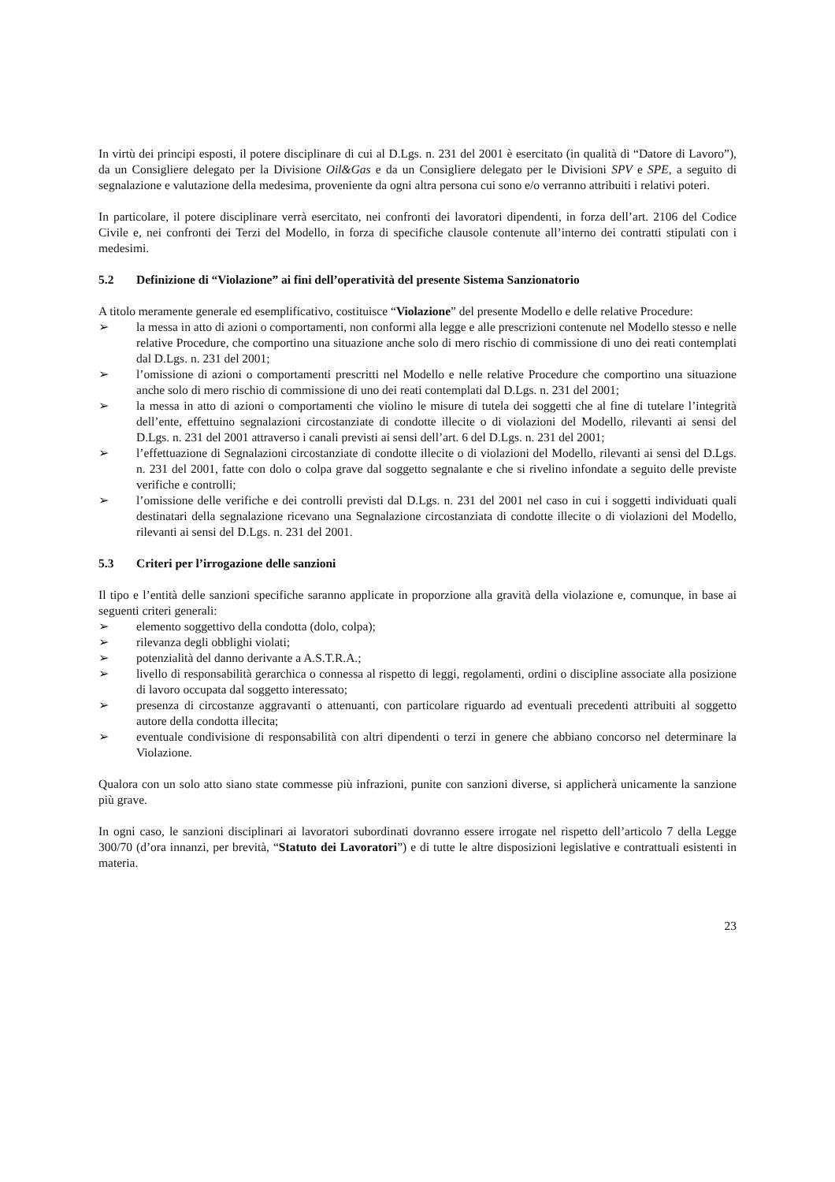In virtù dei principi esposti, il potere disciplinare di cui al D.Lgs. n. 231 del 2001 è esercitato (in qualità di “Datore di Lavoro”), da un Consigliere delegato per la Divisione Oil&Gas e da un Consigliere delegato per le Divisioni SPV e SPE, a seguito di segnalazione e valutazione della medesima, proveniente da ogni altra persona cui sono e/o verranno attribuiti i relativi poteri.
In particolare, il potere disciplinare verrà esercitato, nei confronti dei lavoratori dipendenti, in forza dell’art. 2106 del Codice Civile e, nei confronti dei Terzi del Modello, in forza di specifiche clausole contenute all’interno dei contratti stipulati con i medesimi.
5.2 Definizione di “Violazione” ai fini dell’operatività del presente Sistema Sanzionatorio
A titolo meramente generale ed esemplificativo, costituisce “Violazione” del presente Modello e delle relative Procedure:
➢ la messa in atto di azioni o comportamenti, non conformi alla legge e alle prescrizioni contenute nel Modello stesso e nelle relative Procedure, che comportino una situazione anche solo di mero rischio di commissione di uno dei reati contemplati dal D.Lgs. n. 231 del 2001;
➢ l’omissione di azioni o comportamenti prescritti nel Modello e nelle relative Procedure che comportino una situazione anche solo di mero rischio di commissione di uno dei reati contemplati dal D.Lgs. n. 231 del 2001;
➢ la messa in atto di azioni o comportamenti che violino le misure di tutela dei soggetti che al fine di tutelare l’integrità dell’ente, effettuino segnalazioni circostanziate di condotte illecite o di violazioni del Modello, rilevanti ai sensi del D.Lgs. n. 231 del 2001 attraverso i canali previsti ai sensi dell’art. 6 del D.Lgs. n. 231 del 2001;
➢ l’effettuazione di Segnalazioni circostanziate di condotte illecite o di violazioni del Modello, rilevanti ai sensi del D.Lgs. n. 231 del 2001, fatte con dolo o colpa grave dal soggetto segnalante e che si rivelino infondate a seguito delle previste verifiche e controlli;
➢ l’omissione delle verifiche e dei controlli previsti dal D.Lgs. n. 231 del 2001 nel caso in cui i soggetti individuati quali destinatari della segnalazione ricevano una Segnalazione circostanziata di condotte illecite o di violazioni del Modello, rilevanti ai sensi del D.Lgs. n. 231 del 2001.
5.3 Criteri per l’irrogazione delle sanzioni
Il tipo e l’entità delle sanzioni specifiche saranno applicate in proporzione alla gravità della violazione e, comunque, in base ai seguenti criteri generali:
➢ elemento soggettivo della condotta (dolo, colpa);
➢ rilevanza degli obblighi violati;
➢ potenzialità del danno derivante a A.S.T.R.A.;
➢ livello di responsabilità gerarchica o connessa al rispetto di leggi, regolamenti, ordini o discipline associate alla posizione di lavoro occupata dal soggetto interessato;
➢ presenza di circostanze aggravanti o attenuanti, con particolare riguardo ad eventuali precedenti attribuiti al soggetto autore della condotta illecita;
➢ eventuale condivisione di responsabilità con altri dipendenti o terzi in genere che abbiano concorso nel determinare la Violazione.
Qualora con un solo atto siano state commesse più infrazioni, punite con sanzioni diverse, si applicherà unicamente la sanzione più grave.
In ogni caso, le sanzioni disciplinari ai lavoratori subordinati dovranno essere irrogate nel rispetto dell’articolo 7 della Legge 300/70 (d’ora innanzi, per brevità, “Statuto dei Lavoratori”) e di tutte le altre disposizioni legislative e contrattuali esistenti in materia.
23